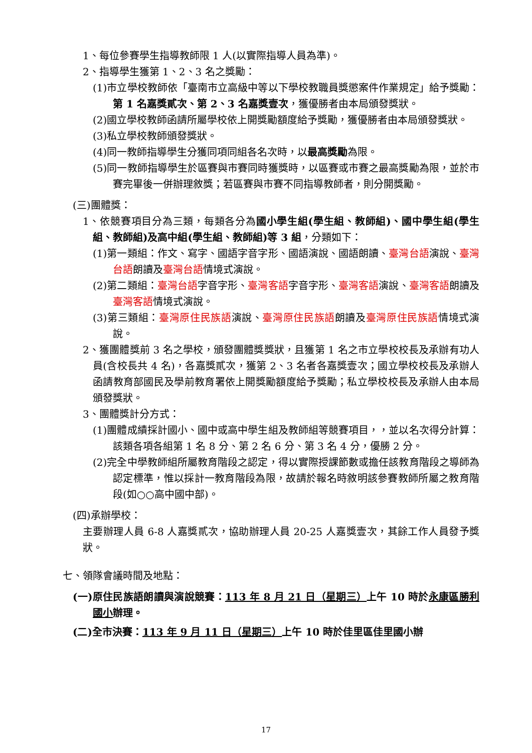1、每位參賽學生指導教師限 1 人(以實際指導人員為準)。
2、指導學生獲第 1、2、3 名之獎勵：
(1)市立學校教師依「臺南市立高級中等以下學校教職員獎懲案件作業規定」給予獎勵：第 1 名嘉獎貳次、第 2、3 名嘉獎壹次，獲優勝者由本局頒發獎狀。
(2)國立學校教師函請所屬學校依上開獎勵額度給予獎勵，獲優勝者由本局頒發獎狀。
(3)私立學校教師頒發獎狀。
(4)同一教師指導學生分獲同項同組各名次時，以最高獎勵為限。
(5)同一教師指導學生於區賽與市賽同時獲獎時，以區賽或市賽之最高獎勵為限，並於市賽完畢後一併辦理敘獎；若區賽與市賽不同指導教師者，則分開獎勵。
(三)團體獎：
1、依競賽項目分為三類，每類各分為國小學生組(學生組、教師組)、國中學生組(學生組、教師組)及高中組(學生組、教師組)等 3 組，分類如下：
(1)第一類組：作文、寫字、國語字音字形、國語演說、國語朗讀、臺灣台語演說、臺灣台語朗讀及臺灣台語情境式演說。
(2)第二類組：臺灣台語字音字形、臺灣客語字音字形、臺灣客語演說、臺灣客語朗讀及臺灣客語情境式演說。
(3)第三類組：臺灣原住民族語演說、臺灣原住民族語朗讀及臺灣原住民族語情境式演說。
2、獲團體獎前 3 名之學校，頒發團體獎獎狀，且獲第 1 名之市立學校校長及承辦有功人員(含校長共 4 名)，各嘉獎貳次，獲第 2、3 名者各嘉獎壹次；國立學校校長及承辦人函請教育部國民及學前教育署依上開獎勵額度給予獎勵；私立學校校長及承辦人由本局頒發獎狀。
3、團體獎計分方式：
(1)團體成績採計國小、國中或高中學生組及教師組等競賽項目，，並以名次得分計算：該類各項各組第 1 名 8 分、第 2 名 6 分、第 3 名 4 分，優勝 2 分。
(2)完全中學教師組所屬教育階段之認定，得以實際授課節數或擔任該教育階段之導師為認定標準，惟以採計一教育階段為限，故請於報名時敘明該參賽教師所屬之教育階段(如○○高中國中部)。
(四)承辦學校：
主要辦理人員 6-8 人嘉獎貳次，協助辦理人員 20-25 人嘉獎壹次，其餘工作人員發予獎狀。
七、領隊會議時間及地點：
(一)原住民族語朗讀與演說競賽：113 年 8 月 21 日（星期三）上午 10 時於永康區勝利國小辦理。
(二)全市決賽：113 年 9 月 11 日（星期三）上午 10 時於佳里區佳里國小辦
17